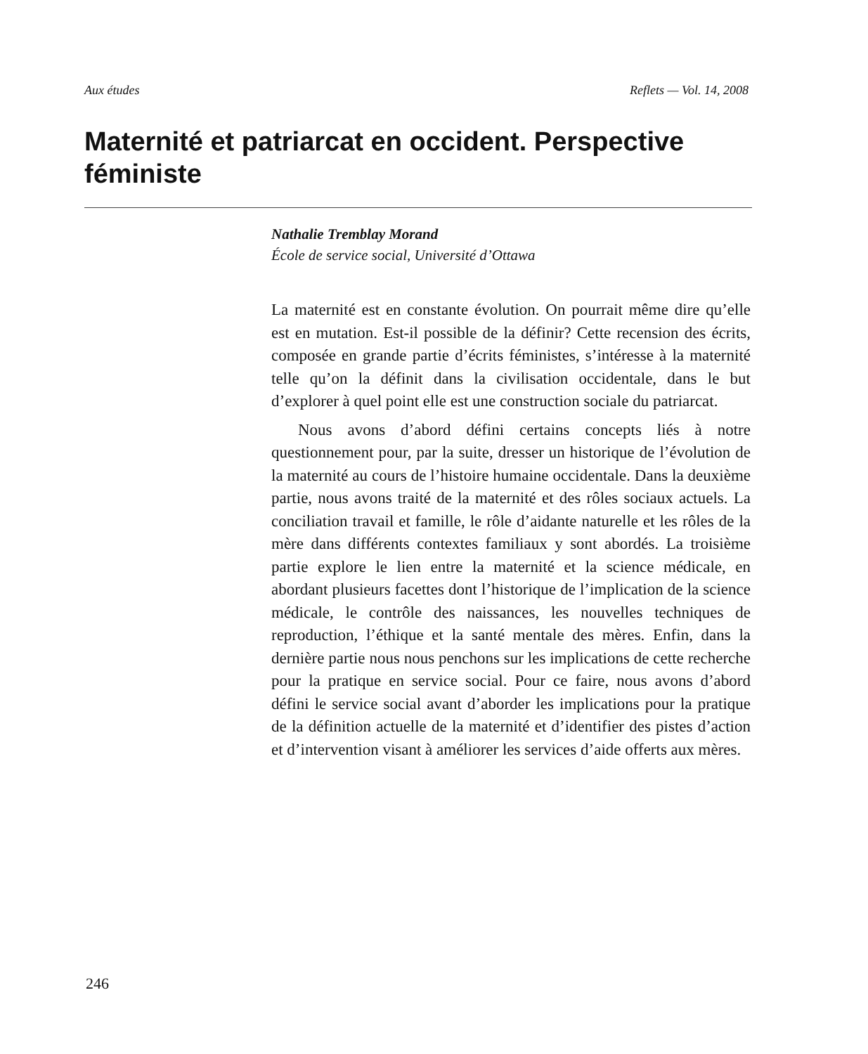Aux études Reflets — Vol. 14, 2008
Maternité et patriarcat en occident. Perspective féministe
Nathalie Tremblay Morand
École de service social, Université d’Ottawa
La maternité est en constante évolution. On pourrait même dire qu’elle est en mutation. Est-il possible de la définir? Cette recension des écrits, composée en grande partie d’écrits féministes, s’intéresse à la maternité telle qu’on la définit dans la civilisation occidentale, dans le but d’explorer à quel point elle est une construction sociale du patriarcat.
Nous avons d’abord défini certains concepts liés à notre questionnement pour, par la suite, dresser un historique de l’évolution de la maternité au cours de l’histoire humaine occidentale. Dans la deuxième partie, nous avons traité de la maternité et des rôles sociaux actuels. La conciliation travail et famille, le rôle d’aidante naturelle et les rôles de la mère dans différents contextes familiaux y sont abordés. La troisième partie explore le lien entre la maternité et la science médicale, en abordant plusieurs facettes dont l’historique de l’implication de la science médicale, le contrôle des naissances, les nouvelles techniques de reproduction, l’éthique et la santé mentale des mères. Enfin, dans la dernière partie nous nous penchons sur les implications de cette recherche pour la pratique en service social. Pour ce faire, nous avons d’abord défini le service social avant d’aborder les implications pour la pratique de la définition actuelle de la maternité et d’identifier des pistes d’action et d’intervention visant à améliorer les services d’aide offerts aux mères.
246